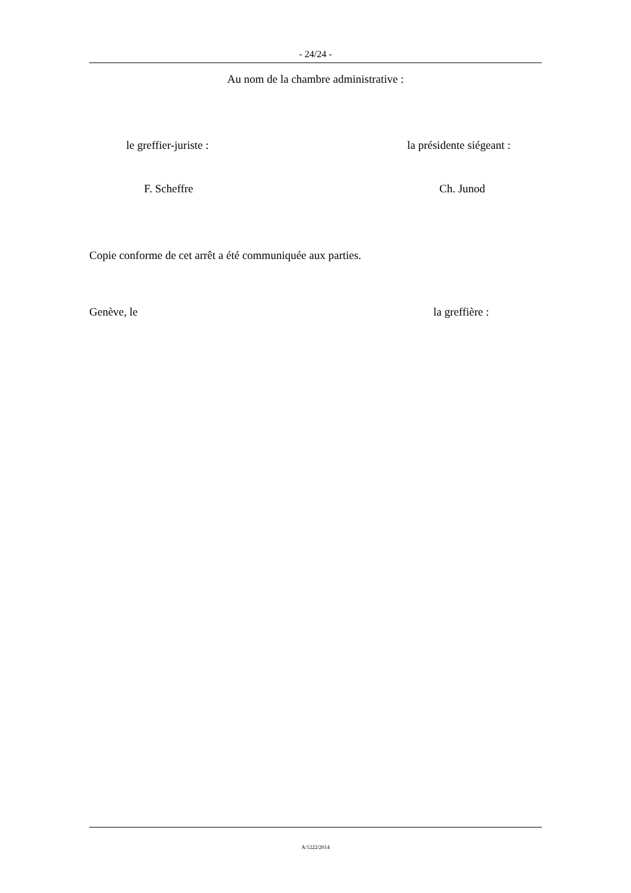- 24/24 -
Au nom de la chambre administrative :
le greffier-juriste : la présidente siégeant :
F. Scheffre Ch. Junod
Copie conforme de cet arrêt a été communiquée aux parties.
Genève, le la greffière :
A/1222/2014